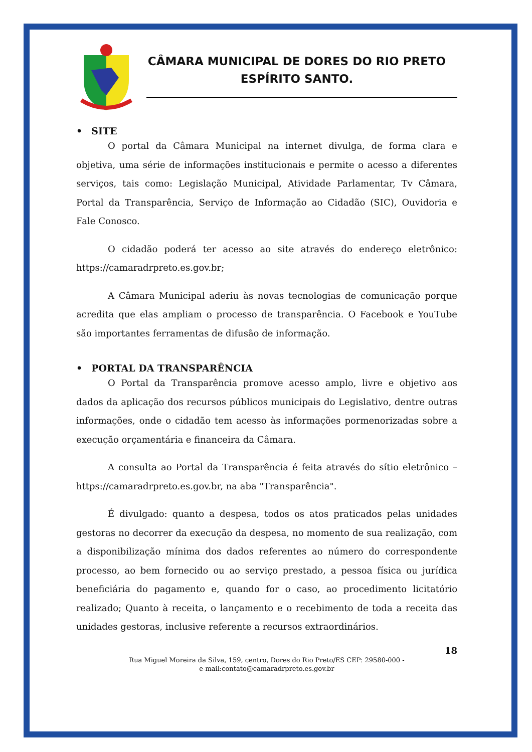CÂMARA MUNICIPAL DE DORES DO RIO PRETO
ESPÍRITO SANTO.
• SITE
O portal da Câmara Municipal na internet divulga, de forma clara e objetiva, uma série de informações institucionais e permite o acesso a diferentes serviços, tais como: Legislação Municipal, Atividade Parlamentar, Tv Câmara, Portal da Transparência, Serviço de Informação ao Cidadão (SIC), Ouvidoria e Fale Conosco.
O cidadão poderá ter acesso ao site através do endereço eletrônico: https://camaradrpreto.es.gov.br;
A Câmara Municipal aderiu às novas tecnologias de comunicação porque acredita que elas ampliam o processo de transparência. O Facebook e YouTube são importantes ferramentas de difusão de informação.
• PORTAL DA TRANSPARÊNCIA
O Portal da Transparência promove acesso amplo, livre e objetivo aos dados da aplicação dos recursos públicos municipais do Legislativo, dentre outras informações, onde o cidadão tem acesso às informações pormenorizadas sobre a execução orçamentária e financeira da Câmara.
A consulta ao Portal da Transparência é feita através do sítio eletrônico – https://camaradrpreto.es.gov.br, na aba "Transparência".
É divulgado: quanto a despesa, todos os atos praticados pelas unidades gestoras no decorrer da execução da despesa, no momento de sua realização, com a disponibilização mínima dos dados referentes ao número do correspondente processo, ao bem fornecido ou ao serviço prestado, a pessoa física ou jurídica beneficiária do pagamento e, quando for o caso, ao procedimento licitatório realizado; Quanto à receita, o lançamento e o recebimento de toda a receita das unidades gestoras, inclusive referente a recursos extraordinários.
18
Rua Miguel Moreira da Silva, 159, centro, Dores do Rio Preto/ES CEP: 29580-000 -
e-mail:contato@camaradrpreto.es.gov.br